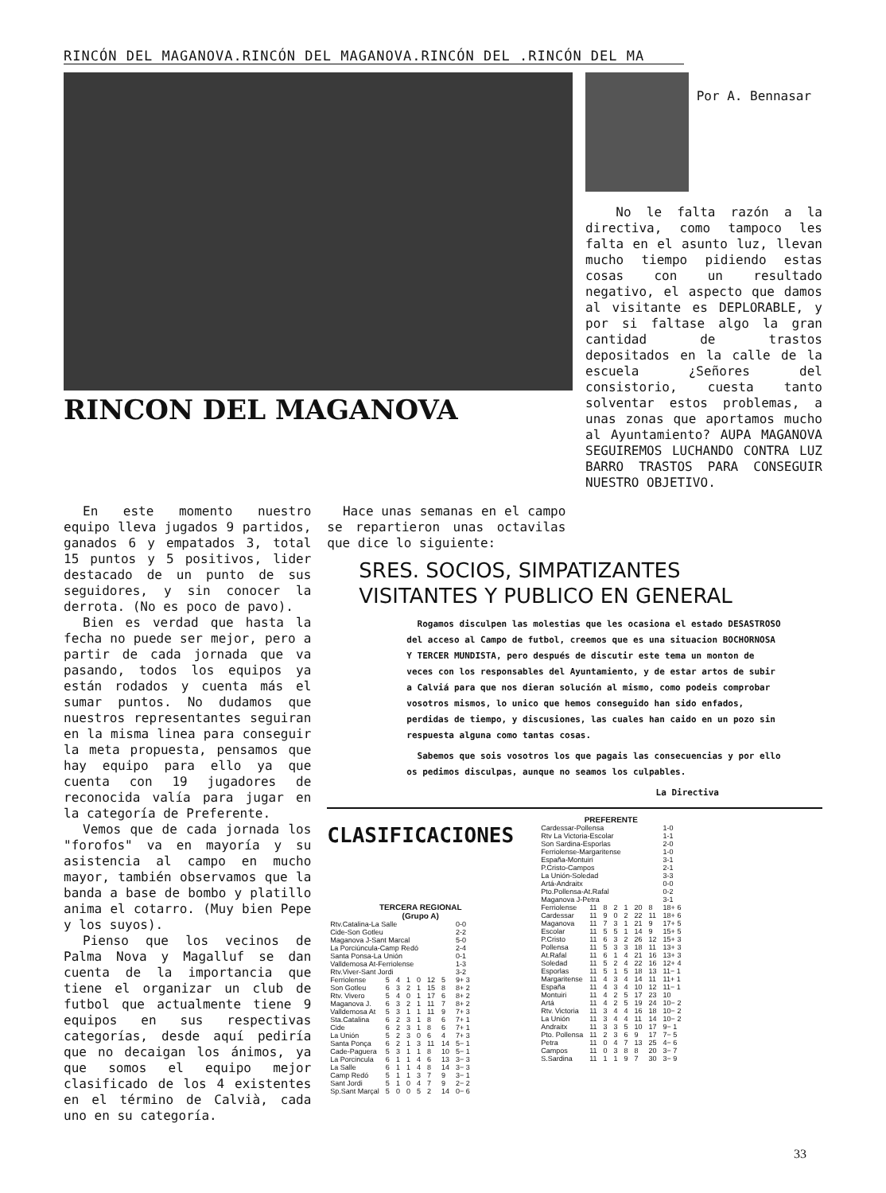RINCÓN DEL MAGANOVA.RINCÓN DEL MAGANOVA.RINCÓN DEL .RINCÓN DEL MA
RINCON DEL MAGANOVA
Por A. Bennasar
No le falta razón a la directiva, como tampoco les falta en el asunto luz, llevan mucho tiempo pidiendo estas cosas con un resultado negativo, el aspecto que damos al visitante es DEPLORABLE, y por si faltase algo la gran cantidad de trastos depositados en la calle de la escuela ¿Señores del consistorio, cuesta tanto solventar estos problemas, a unas zonas que aportamos mucho al Ayuntamiento? AUPA MAGANOVA SEGUIREMOS LUCHANDO CONTRA LUZ BARRO TRASTOS PARA CONSEGUIR NUESTRO OBJETIVO.
En este momento nuestro equipo lleva jugados 9 partidos, ganados 6 y empatados 3, total 15 puntos y 5 positivos, lider destacado de un punto de sus seguidores, y sin conocer la derrota. (No es poco de pavo).
Bien es verdad que hasta la fecha no puede ser mejor, pero a partir de cada jornada que va pasando, todos los equipos ya están rodados y cuenta más el sumar puntos. No dudamos que nuestros representantes seguiran en la misma linea para conseguir la meta propuesta, pensamos que hay equipo para ello ya que cuenta con 19 jugadores de reconocida valía para jugar en la categoría de Preferente.
Vemos que de cada jornada los "forofos" va en mayoría y su asistencia al campo en mucho mayor, también observamos que la banda a base de bombo y platillo anima el cotarro. (Muy bien Pepe y los suyos).
Pienso que los vecinos de Palma Nova y Magalluf se dan cuenta de la importancia que tiene el organizar un club de futbol que actualmente tiene 9 equipos en sus respectivas categorías, desde aquí pediría que no decaigan los ánimos, ya que somos el equipo mejor clasificado de los 4 existentes en el término de Calvià, cada uno en su categoría.
Hace unas semanas en el campo se repartieron unas octavilas que dice lo siguiente:
SRES. SOCIOS, SIMPATIZANTES
VISITANTES Y PUBLICO EN GENERAL
Rogamos disculpen las molestias que les ocasiona el estado DESASTROSO del acceso al Campo de futbol, creemos que es una situacion BOCHORNOSA Y TERCER MUNDISTA, pero después de discutir este tema un monton de veces con los responsables del Ayuntamiento, y de estar artos de subir a Calviá para que nos dieran solución al mismo, como podeis comprobar vosotros mismos, lo unico que hemos conseguido han sido enfados, perdidas de tiempo, y discusiones, las cuales han caido en un pozo sin respuesta alguna como tantas cosas.
Sabemos que sois vosotros los que pagais las consecuencias y por ello os pedimos disculpas, aunque no seamos los culpables.
La Directiva
CLASIFICACIONES
TERCERA REGIONAL
(Grupo A)
| Rtv.Catalina-La Salle | | | | | | | 0-0 |
| Cide-Son Gotleu | | | | | | | 2-2 |
| Maganova J-Sant Marcal | | | | | | | 5-0 |
| La Porciúncula-Camp Redó | | | | | | | 2-4 |
| Santa Ponsa-La Unión | | | | | | | 0-1 |
| Valldemosa At-Ferriolense | | | | | | | 1-3 |
| Rtv.Viver-Sant Jordi | | | | | | | 3-2 |
| Ferriolense | 5 | 4 | 1 | 0 | 12 | 5 | 9+ 3 |
| Son Gotleu | 6 | 3 | 2 | 1 | 15 | 8 | 8+ 2 |
| Rtv. Vivero | 5 | 4 | 0 | 1 | 17 | 6 | 8+ 2 |
| Maganova J. | 6 | 3 | 2 | 1 | 11 | 7 | 8+ 2 |
| Valldemosa At | 5 | 3 | 1 | 1 | 11 | 9 | 7+ 3 |
| Sta.Catalina | 6 | 2 | 3 | 1 | 8 | 6 | 7+ 1 |
| Cide | 6 | 2 | 3 | 1 | 8 | 6 | 7+ 1 |
| La Unión | 5 | 2 | 3 | 0 | 6 | 4 | 7+ 3 |
| Santa Ponça | 6 | 2 | 1 | 3 | 11 | 14 | 5− 1 |
| Cade-Paguera | 5 | 3 | 1 | 1 | 8 | 10 | 5− 1 |
| La Porcincula | 6 | 1 | 1 | 4 | 6 | 13 | 3− 3 |
| La Salle | 6 | 1 | 1 | 4 | 8 | 14 | 3− 3 |
| Camp Redó | 5 | 1 | 1 | 3 | 7 | 9 | 3− 1 |
| Sant Jordi | 5 | 1 | 0 | 4 | 7 | 9 | 2− 2 |
| Sp.Sant Marçal | 5 | 0 | 0 | 5 | 2 | 14 | 0− 6 |
PREFERENTE
| Cardessar-Pollensa | | | | | | | 1-0 |
| Rtv La Victoria-Escolar | | | | | | | 1-1 |
| Son Sardina-Esporlas | | | | | | | 2-0 |
| Ferriolense-Margaritense | | | | | | | 1-0 |
| España-Montuiri | | | | | | | 3-1 |
| P.Cristo-Campos | | | | | | | 2-1 |
| La Unión-Soledad | | | | | | | 3-3 |
| Artá-Andraitx | | | | | | | 0-0 |
| Pto.Pollensa-At.Rafal | | | | | | | 0-2 |
| Maganova J-Petra | | | | | | | 3-1 |
| Ferriolense | 11 | 8 | 2 | 1 | 20 | 8 | 18+ 6 |
| Cardessar | 11 | 9 | 0 | 2 | 22 | 11 | 18+ 6 |
| Maganova | 11 | 7 | 3 | 1 | 21 | 9 | 17+ 5 |
| Escolar | 11 | 5 | 5 | 1 | 14 | 9 | 15+ 5 |
| P.Cristo | 11 | 6 | 3 | 2 | 26 | 12 | 15+ 3 |
| Pollensa | 11 | 5 | 3 | 3 | 18 | 11 | 13+ 3 |
| At.Rafal | 11 | 6 | 1 | 4 | 21 | 16 | 13+ 3 |
| Soledad | 11 | 5 | 2 | 4 | 22 | 16 | 12+ 4 |
| Esporlas | 11 | 5 | 1 | 5 | 18 | 13 | 11− 1 |
| Margaritense | 11 | 4 | 3 | 4 | 14 | 11 | 11+ 1 |
| España | 11 | 4 | 3 | 4 | 10 | 12 | 11− 1 |
| Montuiri | 11 | 4 | 2 | 5 | 17 | 23 | 10 |
| Artá | 11 | 4 | 2 | 5 | 19 | 24 | 10− 2 |
| Rtv. Victoria | 11 | 3 | 4 | 4 | 16 | 18 | 10− 2 |
| La Unión | 11 | 3 | 4 | 4 | 11 | 14 | 10− 2 |
| Andraitx | 11 | 3 | 3 | 5 | 10 | 17 | 9− 1 |
| Pto. Pollensa | 11 | 2 | 3 | 6 | 9 | 17 | 7− 5 |
| Petra | 11 | 0 | 4 | 7 | 13 | 25 | 4− 6 |
| Campos | 11 | 0 | 3 | 8 | 8 | 20 | 3− 7 |
| S.Sardina | 11 | 1 | 1 | 9 | 7 | 30 | 3− 9 |
33